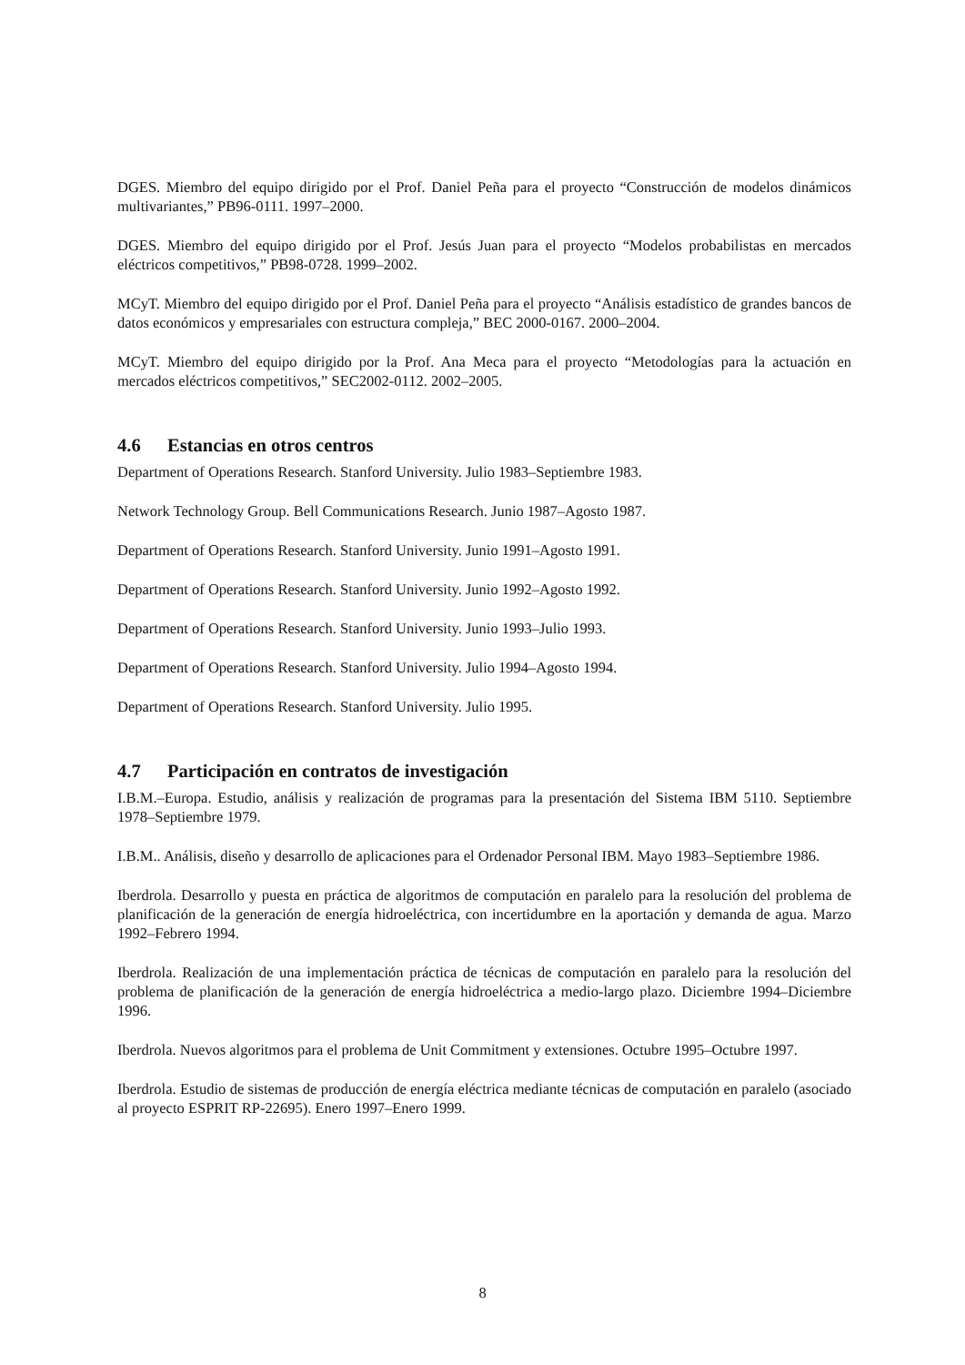DGES. Miembro del equipo dirigido por el Prof. Daniel Peña para el proyecto “Construcción de modelos dinámicos multivariantes,” PB96-0111. 1997–2000.
DGES. Miembro del equipo dirigido por el Prof. Jesús Juan para el proyecto “Modelos probabilistas en mercados eléctricos competitivos,” PB98-0728. 1999–2002.
MCyT. Miembro del equipo dirigido por el Prof. Daniel Peña para el proyecto “Análisis estadístico de grandes bancos de datos económicos y empresariales con estructura compleja,” BEC 2000-0167. 2000–2004.
MCyT. Miembro del equipo dirigido por la Prof. Ana Meca para el proyecto “Metodologías para la actuación en mercados eléctricos competitivos,” SEC2002-0112. 2002–2005.
4.6 Estancias en otros centros
Department of Operations Research. Stanford University. Julio 1983–Septiembre 1983.
Network Technology Group. Bell Communications Research. Junio 1987–Agosto 1987.
Department of Operations Research. Stanford University. Junio 1991–Agosto 1991.
Department of Operations Research. Stanford University. Junio 1992–Agosto 1992.
Department of Operations Research. Stanford University. Junio 1993–Julio 1993.
Department of Operations Research. Stanford University. Julio 1994–Agosto 1994.
Department of Operations Research. Stanford University. Julio 1995.
4.7 Participación en contratos de investigación
I.B.M.–Europa. Estudio, análisis y realización de programas para la presentación del Sistema IBM 5110. Septiembre 1978–Septiembre 1979.
I.B.M.. Análisis, diseño y desarrollo de aplicaciones para el Ordenador Personal IBM. Mayo 1983–Septiembre 1986.
Iberdrola. Desarrollo y puesta en práctica de algoritmos de computación en paralelo para la resolución del problema de planificación de la generación de energía hidroeléctrica, con incertidumbre en la aportación y demanda de agua. Marzo 1992–Febrero 1994.
Iberdrola. Realización de una implementación práctica de técnicas de computación en paralelo para la resolución del problema de planificación de la generación de energía hidroeléctrica a medio-largo plazo. Diciembre 1994–Diciembre 1996.
Iberdrola. Nuevos algoritmos para el problema de Unit Commitment y extensiones. Octubre 1995–Octubre 1997.
Iberdrola. Estudio de sistemas de producción de energía eléctrica mediante técnicas de computación en paralelo (asociado al proyecto ESPRIT RP-22695). Enero 1997–Enero 1999.
8